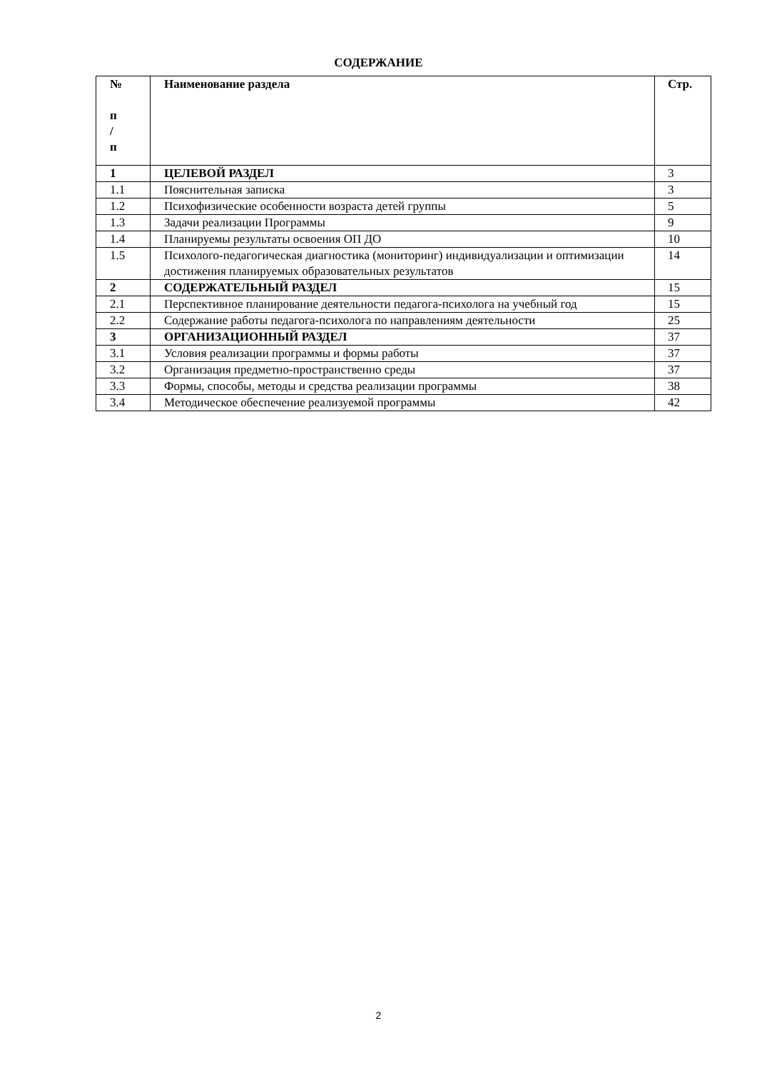СОДЕРЖАНИЕ
| № п / п | Наименование раздела | Стр. |
| --- | --- | --- |
| 1 | ЦЕЛЕВОЙ РАЗДЕЛ | 3 |
| 1.1 | Пояснительная записка | 3 |
| 1.2 | Психофизические особенности возраста детей группы | 5 |
| 1.3 | Задачи реализации Программы | 9 |
| 1.4 | Планируемы результаты освоения ОП ДО | 10 |
| 1.5 | Психолого-педагогическая диагностика (мониторинг) индивидуализации и оптимизации достижения планируемых образовательных результатов | 14 |
| 2 | СОДЕРЖАТЕЛЬНЫЙ РАЗДЕЛ | 15 |
| 2.1 | Перспективное планирование деятельности педагога-психолога на учебный год | 15 |
| 2.2 | Содержание работы педагога-психолога по направлениям деятельности | 25 |
| 3 | ОРГАНИЗАЦИОННЫЙ РАЗДЕЛ | 37 |
| 3.1 | Условия реализации программы и формы работы | 37 |
| 3.2 | Организация предметно-пространственно среды | 37 |
| 3.3 | Формы, способы, методы и средства реализации программы | 38 |
| 3.4 | Методическое обеспечение реализуемой программы | 42 |
2